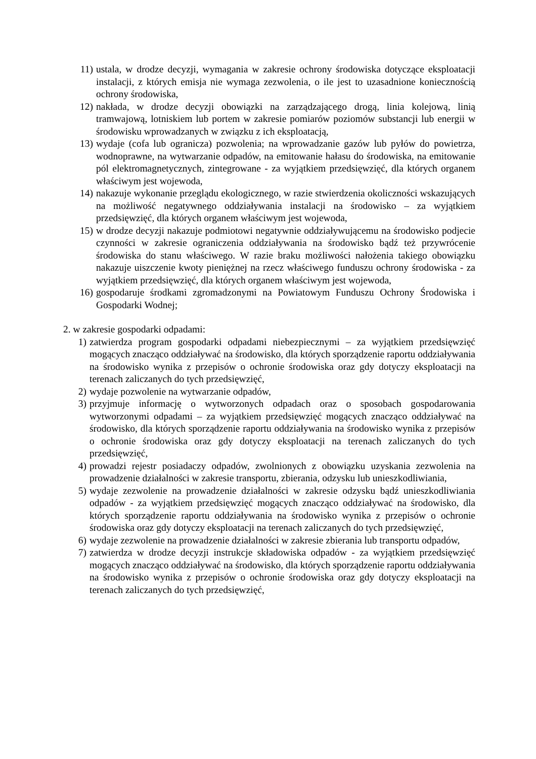11) ustala, w drodze decyzji, wymagania w zakresie ochrony środowiska dotyczące eksploatacji instalacji, z których emisja nie wymaga zezwolenia, o ile jest to uzasadnione koniecznością ochrony środowiska,
12) nakłada, w drodze decyzji obowiązki na zarządzającego drogą, linia kolejową, linią tramwajową, lotniskiem lub portem w zakresie pomiarów poziomów substancji lub energii w środowisku wprowadzanych w związku z ich eksploatacją,
13) wydaje (cofa lub ogranicza) pozwolenia; na wprowadzanie gazów lub pyłów do powietrza, wodnoprawne, na wytwarzanie odpadów, na emitowanie hałasu do środowiska, na emitowanie pól elektromagnetycznych, zintegrowane - za wyjątkiem przedsięwzięć, dla których organem właściwym jest wojewoda,
14) nakazuje wykonanie przeglądu ekologicznego, w razie stwierdzenia okoliczności wskazujących na możliwość negatywnego oddziaływania instalacji na środowisko – za wyjątkiem przedsięwzięć, dla których organem właściwym jest wojewoda,
15) w drodze decyzji nakazuje podmiotowi negatywnie oddziaływującemu na środowisko podjecie czynności w zakresie ograniczenia oddziaływania na środowisko bądź też przywrócenie środowiska do stanu właściwego. W razie braku możliwości nałożenia takiego obowiązku nakazuje uiszczenie kwoty pieniężnej na rzecz właściwego funduszu ochrony środowiska - za wyjątkiem przedsięwzięć, dla których organem właściwym jest wojewoda,
16) gospodaruje środkami zgromadzonymi na Powiatowym Funduszu Ochrony Środowiska i Gospodarki Wodnej;
2. w zakresie gospodarki odpadami:
1) zatwierdza program gospodarki odpadami niebezpiecznymi – za wyjątkiem przedsięwzięć mogących znacząco oddziaływać na środowisko, dla których sporządzenie raportu oddziaływania na środowisko wynika z przepisów o ochronie środowiska oraz gdy dotyczy eksploatacji na terenach zaliczanych do tych przedsięwzięć,
2) wydaje pozwolenie na wytwarzanie odpadów,
3) przyjmuje informację o wytworzonych odpadach oraz o sposobach gospodarowania wytworzonymi odpadami – za wyjątkiem przedsięwzięć mogących znacząco oddziaływać na środowisko, dla których sporządzenie raportu oddziaływania na środowisko wynika z przepisów o ochronie środowiska oraz gdy dotyczy eksploatacji na terenach zaliczanych do tych przedsięwzięć,
4) prowadzi rejestr posiadaczy odpadów, zwolnionych z obowiązku uzyskania zezwolenia na prowadzenie działalności w zakresie transportu, zbierania, odzysku lub unieszkodliwiania,
5) wydaje zezwolenie na prowadzenie działalności w zakresie odzysku bądź unieszkodliwiania odpadów - za wyjątkiem przedsięwzięć mogących znacząco oddziaływać na środowisko, dla których sporządzenie raportu oddziaływania na środowisko wynika z przepisów o ochronie środowiska oraz gdy dotyczy eksploatacji na terenach zaliczanych do tych przedsięwzięć,
6) wydaje zezwolenie na prowadzenie działalności w zakresie zbierania lub transportu odpadów,
7) zatwierdza w drodze decyzji instrukcje składowiska odpadów - za wyjątkiem przedsięwzięć mogących znacząco oddziaływać na środowisko, dla których sporządzenie raportu oddziaływania na środowisko wynika z przepisów o ochronie środowiska oraz gdy dotyczy eksploatacji na terenach zaliczanych do tych przedsięwzięć,